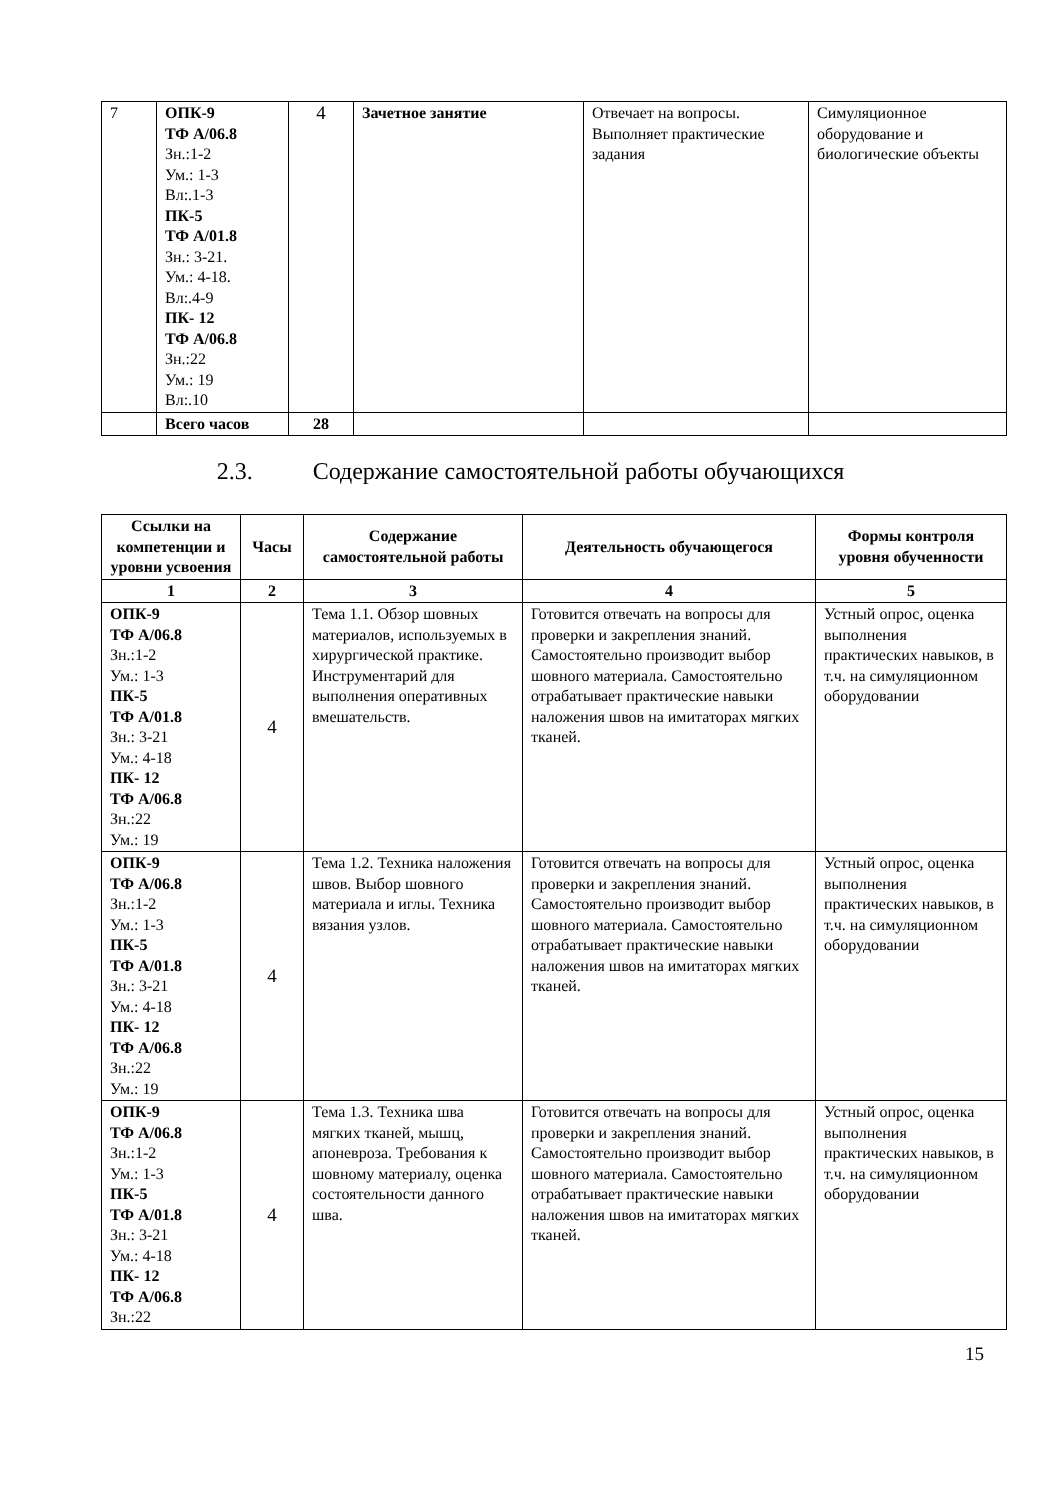| 7 | ОПК-9 ТФ А/06.8 Зн.:1-2 Ум.: 1-3 Вл:.1-3 ПК-5 ТФ А/01.8 Зн.: 3-21. Ум.: 4-18. Вл:.4-9 ПК- 12 ТФ А/06.8 Зн.:22 Ум.: 19 Вл:.10 | 4 | Зачетное занятие | Отвечает на вопросы. Выполняет практические задания | Симуляционное оборудование и биологические объекты |
| | Всего часов | 28 | | | |
2.3. Содержание самостоятельной работы обучающихся
| Ссылки на компетенции и уровни усвоения | Часы | Содержание самостоятельной работы | Деятельность обучающегося | Формы контроля уровня обученности |
| --- | --- | --- | --- | --- |
| 1 | 2 | 3 | 4 | 5 |
| ОПК-9 ТФ А/06.8 Зн.:1-2 Ум.: 1-3 ПК-5 ТФ А/01.8 Зн.: 3-21 Ум.: 4-18 ПК- 12 ТФ А/06.8 Зн.:22 Ум.: 19 | 4 | Тема 1.1. Обзор шовных материалов, используемых в хирургической практике. Инструментарий для выполнения оперативных вмешательств. | Готовится отвечать на вопросы для проверки и закрепления знаний. Самостоятельно производит выбор шовного материала. Самостоятельно отрабатывает практические навыки наложения швов на имитаторах мягких тканей. | Устный опрос, оценка выполнения практических навыков, в т.ч. на симуляционном оборудовании |
| ОПК-9 ТФ А/06.8 Зн.:1-2 Ум.: 1-3 ПК-5 ТФ А/01.8 Зн.: 3-21 Ум.: 4-18 ПК- 12 ТФ А/06.8 Зн.:22 Ум.: 19 | 4 | Тема 1.2. Техника наложения швов. Выбор шовного материала и иглы. Техника вязания узлов. | Готовится отвечать на вопросы для проверки и закрепления знаний. Самостоятельно производит выбор шовного материала. Самостоятельно отрабатывает практические навыки наложения швов на имитаторах мягких тканей. | Устный опрос, оценка выполнения практических навыков, в т.ч. на симуляционном оборудовании |
| ОПК-9 ТФ А/06.8 Зн.:1-2 Ум.: 1-3 ПК-5 ТФ А/01.8 Зн.: 3-21 Ум.: 4-18 ПК- 12 ТФ А/06.8 Зн.:22 | 4 | Тема 1.3. Техника шва мягких тканей, мышц, апоневроза. Требования к шовному материалу, оценка состоятельности данного шва. | Готовится отвечать на вопросы для проверки и закрепления знаний. Самостоятельно производит выбор шовного материала. Самостоятельно отрабатывает практические навыки наложения швов на имитаторах мягких тканей. | Устный опрос, оценка выполнения практических навыков, в т.ч. на симуляционном оборудовании |
15